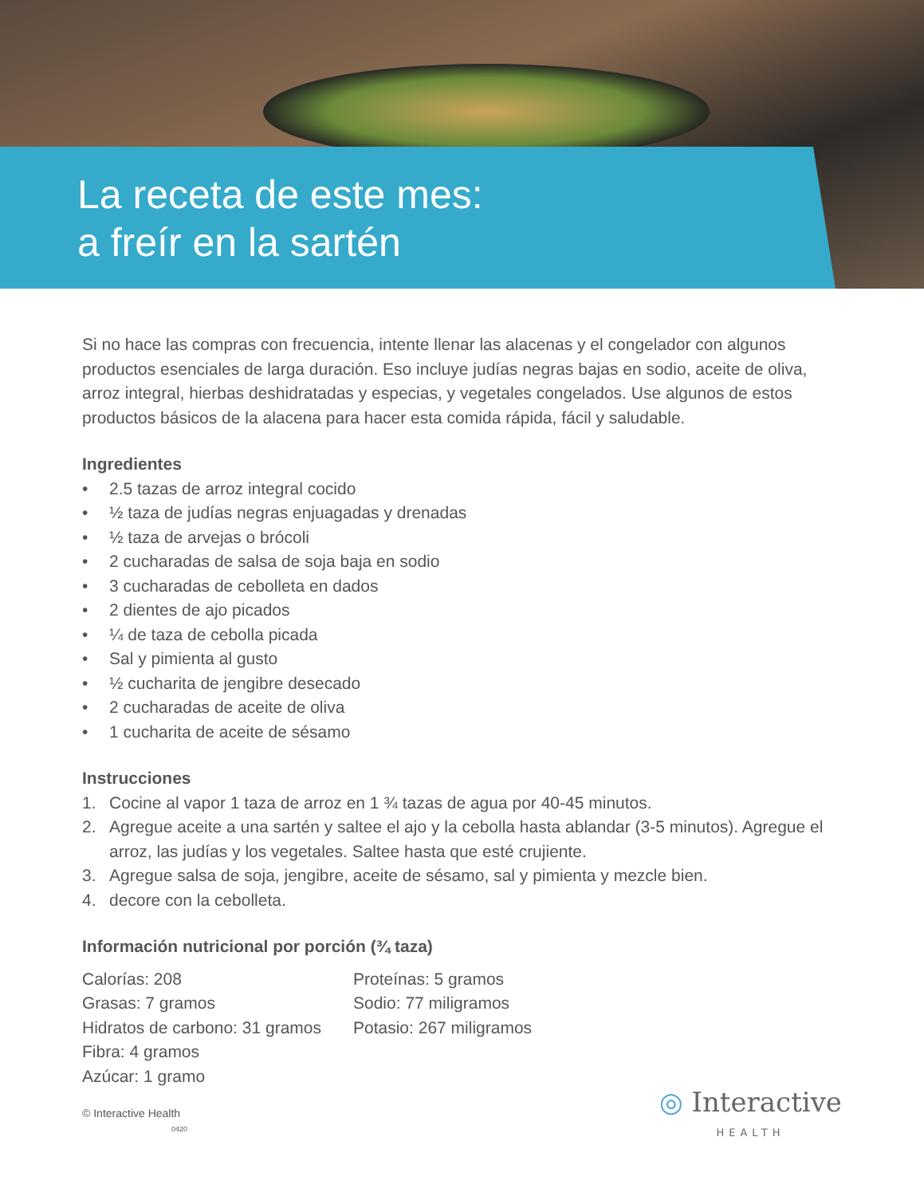La receta de este mes:
a freír en la sartén
Si no hace las compras con frecuencia, intente llenar las alacenas y el congelador con algunos productos esenciales de larga duración. Eso incluye judías negras bajas en sodio, aceite de oliva, arroz integral, hierbas deshidratadas y especias, y vegetales congelados. Use algunos de estos productos básicos de la alacena para hacer esta comida rápida, fácil y saludable.
Ingredientes
• 2.5 tazas de arroz integral cocido
• ½ taza de judías negras enjuagadas y drenadas
• ½ taza de arvejas o brócoli
• 2 cucharadas de salsa de soja baja en sodio
• 3 cucharadas de cebolleta en dados
• 2 dientes de ajo picados
• ¼ de taza de cebolla picada
• Sal y pimienta al gusto
• ½ cucharita de jengibre desecado
• 2 cucharadas de aceite de oliva
• 1 cucharita de aceite de sésamo
Instrucciones
1. Cocine al vapor 1 taza de arroz en 1 ¾ tazas de agua por 40-45 minutos.
2. Agregue aceite a una sartén y saltee el ajo y la cebolla hasta ablandar (3-5 minutos). Agregue el arroz, las judías y los vegetales. Saltee hasta que esté crujiente.
3. Agregue salsa de soja, jengibre, aceite de sésamo, sal y pimienta y mezcle bien.
4. decore con la cebolleta.
Información nutricional por porción (¾ taza)
Calorías: 208
Grasas: 7 gramos
Hidratos de carbono: 31 gramos
Fibra: 4 gramos
Azúcar: 1 gramo
Proteínas: 5 gramos
Sodio: 77 miligramos
Potasio: 267 miligramos
© Interactive Health
0420
◎ Interactive
HEALTH